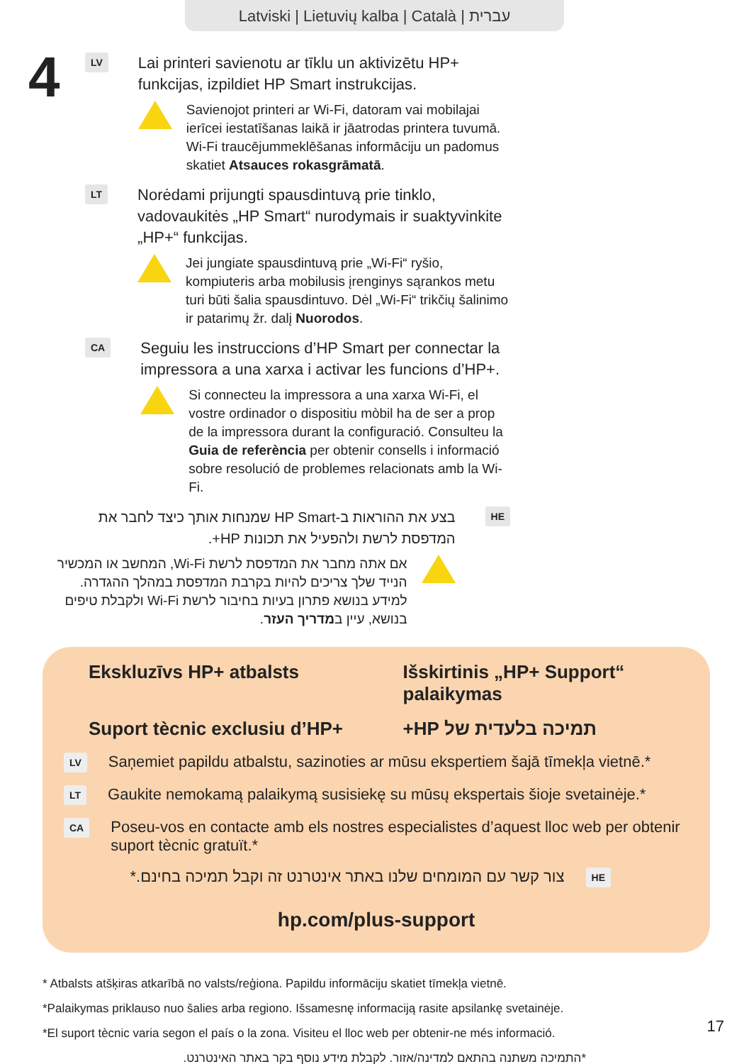Latviski | Lietuvių kalba | Català | עברית
4
LV
Lai printeri savienotu ar tīklu un aktivizētu HP+ funkcijas, izpildiet HP Smart instrukcijas.
Savienojot printeri ar Wi-Fi, datoram vai mobilajai ierīcei iestatīšanas laikā ir jāatrodas printera tuvumā. Wi-Fi traucējummeklēšanas informāciju un padomus skatiet Atsauces rokasgrāmatā.
LT
Norėdami prijungti spausdintuvą prie tinklo, vadovaukitės „HP Smart“ nurodymais ir suaktyvinkite „HP+“ funkcijas.
Jei jungiate spausdintuvą prie „Wi-Fi“ ryšio, kompiuteris arba mobilusis įrenginys sąrankos metu turi būti šalia spausdintuvo. Dėl „Wi-Fi“ trikčių šalinimo ir patarimų žr. dalį Nuorodos.
CA
Seguiu les instruccions d’HP Smart per connectar la impressora a una xarxa i activar les funcions d’HP+.
Si connecteu la impressora a una xarxa Wi-Fi, el vostre ordinador o dispositiu mòbil ha de ser a prop de la impressora durant la configuració. Consulteu la Guia de referència per obtenir consells i informació sobre resolució de problemes relacionats amb la Wi-Fi.
HE
בצע את ההוראות ב-HP Smart שמנחות אותך כיצד לחבר את המדפסת לרשת ולהפעיל את תכונות HP+.
אם אתה מחבר את המדפסת לרשת Wi-Fi, המחשב או המכשיר הנייד שלך צריכים להיות בקרבת המדפסת במהלך ההגדרה. למידע בנושא פתרון בעיות בחיבור לרשת Wi-Fi ולקבלת טיפים בנושא, עיין במדריך העזר.
Ekskluzīvs HP+ atbalsts
Išskirtinis „HP+ Support“ palaikymas
Suport tècnic exclusiu d’HP+
תמיכה בלעדית של HP+
LV
Saņemiet papildu atbalstu, sazinoties ar mūsu ekspertiem šajā tīmekļa vietnē.*
LT
Gaukite nemokamą palaikymą susisiekę su mūsų ekspertais šioje svetainėje.*
CA
Poseu-vos en contacte amb els nostres especialistes d’aquest lloc web per obtenir suport tècnic gratuït.*
HE
צור קשר עם המומחים שלנו באתר אינטרנט זה וקבל תמיכה בחינם.*
hp.com/plus-support
* Atbalsts atšķiras atkarībā no valsts/reģiona. Papildu informāciju skatiet tīmekļa vietnē.
*Palaikymas priklauso nuo šalies arba regiono. Išsamesnę informaciją rasite apsilankę svetainėje.
*El suport tècnic varia segon el país o la zona. Visiteu el lloc web per obtenir-ne més informació.
*התמיכה משתנה בהתאם למדינה/אזור. לקבלת מידע נוסף בקר באתר האינטרנט.
17